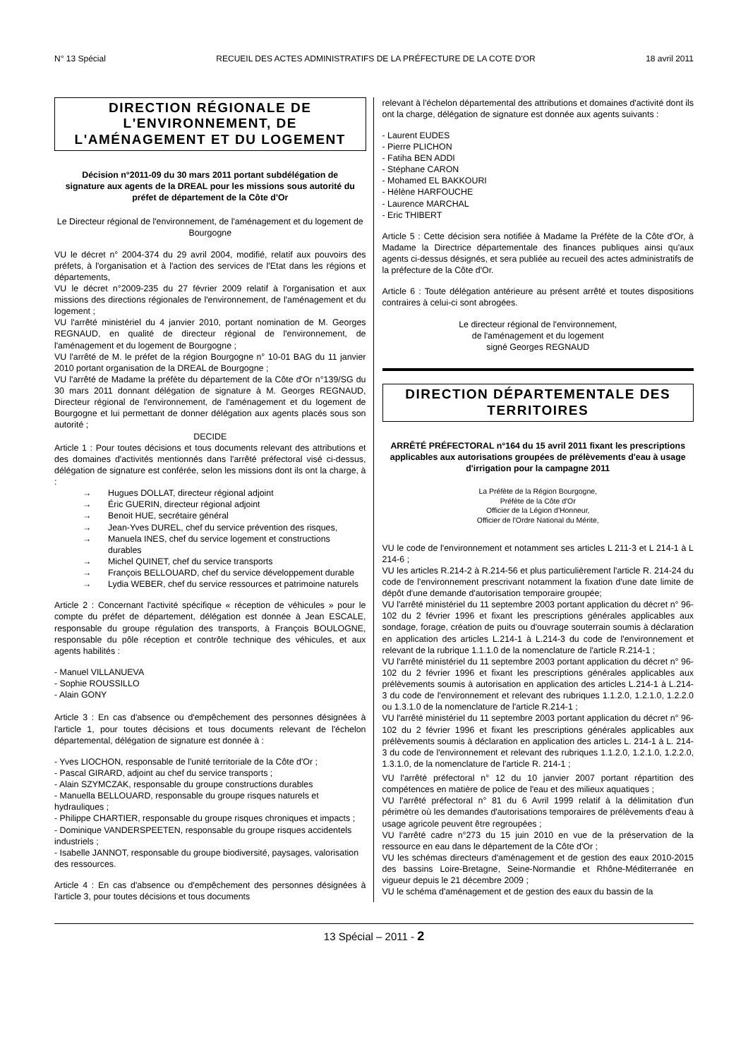N° 13 Spécial RECUEIL DES ACTES ADMINISTRATIFS DE LA PRÉFECTURE DE LA COTE D'OR 18 avril 2011
DIRECTION RÉGIONALE DE L'ENVIRONNEMENT, DE L'AMÉNAGEMENT ET DU LOGEMENT
Décision n°2011-09 du 30 mars 2011 portant subdélégation de signature aux agents de la DREAL pour les missions sous autorité du préfet de département de la Côte d'Or
Le Directeur régional de l'environnement, de l'aménagement et du logement de Bourgogne
VU le décret n° 2004-374 du 29 avril 2004, modifié, relatif aux pouvoirs des préfets, à l'organisation et à l'action des services de l'Etat dans les régions et départements,
VU le décret n°2009-235 du 27 février 2009 relatif à l'organisation et aux missions des directions régionales de l'environnement, de l'aménagement et du logement ;
VU l'arrêté ministériel du 4 janvier 2010, portant nomination de M. Georges REGNAUD, en qualité de directeur régional de l'environnement, de l'aménagement et du logement de Bourgogne ;
VU l'arrêté de M. le préfet de la région Bourgogne n° 10-01 BAG du 11 janvier 2010 portant organisation de la DREAL de Bourgogne ;
VU l'arrêté de Madame la préfète du département de la Côte d'Or n°139/SG du 30 mars 2011 donnant délégation de signature à M. Georges REGNAUD, Directeur régional de l'environnement, de l'aménagement et du logement de Bourgogne et lui permettant de donner délégation aux agents placés sous son autorité ;
DECIDE
Article 1 : Pour toutes décisions et tous documents relevant des attributions et des domaines d'activités mentionnés dans l'arrêté préfectoral visé ci-dessus, délégation de signature est conférée, selon les missions dont ils ont la charge, à :
→ Hugues DOLLAT, directeur régional adjoint
→ Éric GUERIN, directeur régional adjoint
→ Benoit HUE, secrétaire général
→ Jean-Yves DUREL, chef du service prévention des risques,
→ Manuela INES, chef du service logement et constructions durables
→ Michel QUINET, chef du service transports
→ François BELLOUARD, chef du service développement durable
→ Lydia WEBER, chef du service ressources et patrimoine naturels
Article 2 : Concernant l'activité spécifique « réception de véhicules » pour le compte du préfet de département, délégation est donnée à Jean ESCALE, responsable du groupe régulation des transports, à François BOULOGNE, responsable du pôle réception et contrôle technique des véhicules, et aux agents habilités :
- Manuel VILLANUEVA
- Sophie ROUSSILLO
- Alain GONY
Article 3 : En cas d'absence ou d'empêchement des personnes désignées à l'article 1, pour toutes décisions et tous documents relevant de l'échelon départemental, délégation de signature est donnée à :
- Yves LIOCHON, responsable de l'unité territoriale de la Côte d'Or ;
- Pascal GIRARD, adjoint au chef du service transports ;
- Alain SZYMCZAK, responsable du groupe constructions durables
- Manuella BELLOUARD, responsable du groupe risques naturels et hydrauliques ;
- Philippe CHARTIER, responsable du groupe risques chroniques et impacts ;
- Dominique VANDERSPEETEN, responsable du groupe risques accidentels industriels ;
- Isabelle JANNOT, responsable du groupe biodiversité, paysages, valorisation des ressources.
Article 4 : En cas d'absence ou d'empêchement des personnes désignées à l'article 3, pour toutes décisions et tous documents
relevant à l'échelon départemental des attributions et domaines d'activité dont ils ont la charge, délégation de signature est donnée aux agents suivants :
- Laurent EUDES
- Pierre PLICHON
- Fatiha BEN ADDI
- Stéphane CARON
- Mohamed EL BAKKOURI
- Hélène HARFOUCHE
- Laurence MARCHAL
- Eric THIBERT
Article 5 : Cette décision sera notifiée à Madame la Préfète de la Côte d'Or, à Madame la Directrice départementale des finances publiques ainsi qu'aux agents ci-dessus désignés, et sera publiée au recueil des actes administratifs de la préfecture de la Côte d'Or.
Article 6 : Toute délégation antérieure au présent arrêté et toutes dispositions contraires à celui-ci sont abrogées.
Le directeur régional de l'environnement,
de l'aménagement et du logement
signé Georges REGNAUD
DIRECTION DÉPARTEMENTALE DES TERRITOIRES
ARRÊTÉ PRÉFECTORAL n°164 du 15 avril 2011 fixant les prescriptions applicables aux autorisations groupées de prélèvements d'eau à usage d'irrigation pour la campagne 2011
La Préfète de la Région Bourgogne,
Préfète de la Côte d'Or
Officier de la Légion d'Honneur,
Officier de l'Ordre National du Mérite,
VU le code de l'environnement et notamment ses articles L 211-3 et L 214-1 à L 214-6 ;
VU les articles R.214-2 à R.214-56 et plus particulièrement l'article R. 214-24 du code de l'environnement prescrivant notamment la fixation d'une date limite de dépôt d'une demande d'autorisation temporaire groupée;
VU l'arrêté ministériel du 11 septembre 2003 portant application du décret n° 96-102 du 2 février 1996 et fixant les prescriptions générales applicables aux sondage, forage, création de puits ou d'ouvrage souterrain soumis à déclaration en application des articles L.214-1 à L.214-3 du code de l'environnement et relevant de la rubrique 1.1.1.0 de la nomenclature de l'article R.214-1 ;
VU l'arrêté ministériel du 11 septembre 2003 portant application du décret n° 96-102 du 2 février 1996 et fixant les prescriptions générales applicables aux prélèvements soumis à autorisation en application des articles L.214-1 à L.214-3 du code de l'environnement et relevant des rubriques 1.1.2.0, 1.2.1.0, 1.2.2.0 ou 1.3.1.0 de la nomenclature de l'article R.214-1 ;
VU l'arrêté ministériel du 11 septembre 2003 portant application du décret n° 96-102 du 2 février 1996 et fixant les prescriptions générales applicables aux prélèvements soumis à déclaration en application des articles L. 214-1 à L. 214-3 du code de l'environnement et relevant des rubriques 1.1.2.0, 1.2.1.0, 1.2.2.0, 1.3.1.0, de la nomenclature de l'article R. 214-1 ;
VU l'arrêté préfectoral n° 12 du 10 janvier 2007 portant répartition des compétences en matière de police de l'eau et des milieux aquatiques ;
VU l'arrêté préfectoral n° 81 du 6 Avril 1999 relatif à la délimitation d'un périmètre où les demandes d'autorisations temporaires de prélèvements d'eau à usage agricole peuvent être regroupées ;
VU l'arrêté cadre n°273 du 15 juin 2010 en vue de la préservation de la ressource en eau dans le département de la Côte d'Or ;
VU les schémas directeurs d'aménagement et de gestion des eaux 2010-2015 des bassins Loire-Bretagne, Seine-Normandie et Rhône-Méditerranée en vigueur depuis le 21 décembre 2009 ;
VU le schéma d'aménagement et de gestion des eaux du bassin de la
13 Spécial – 2011 - 2